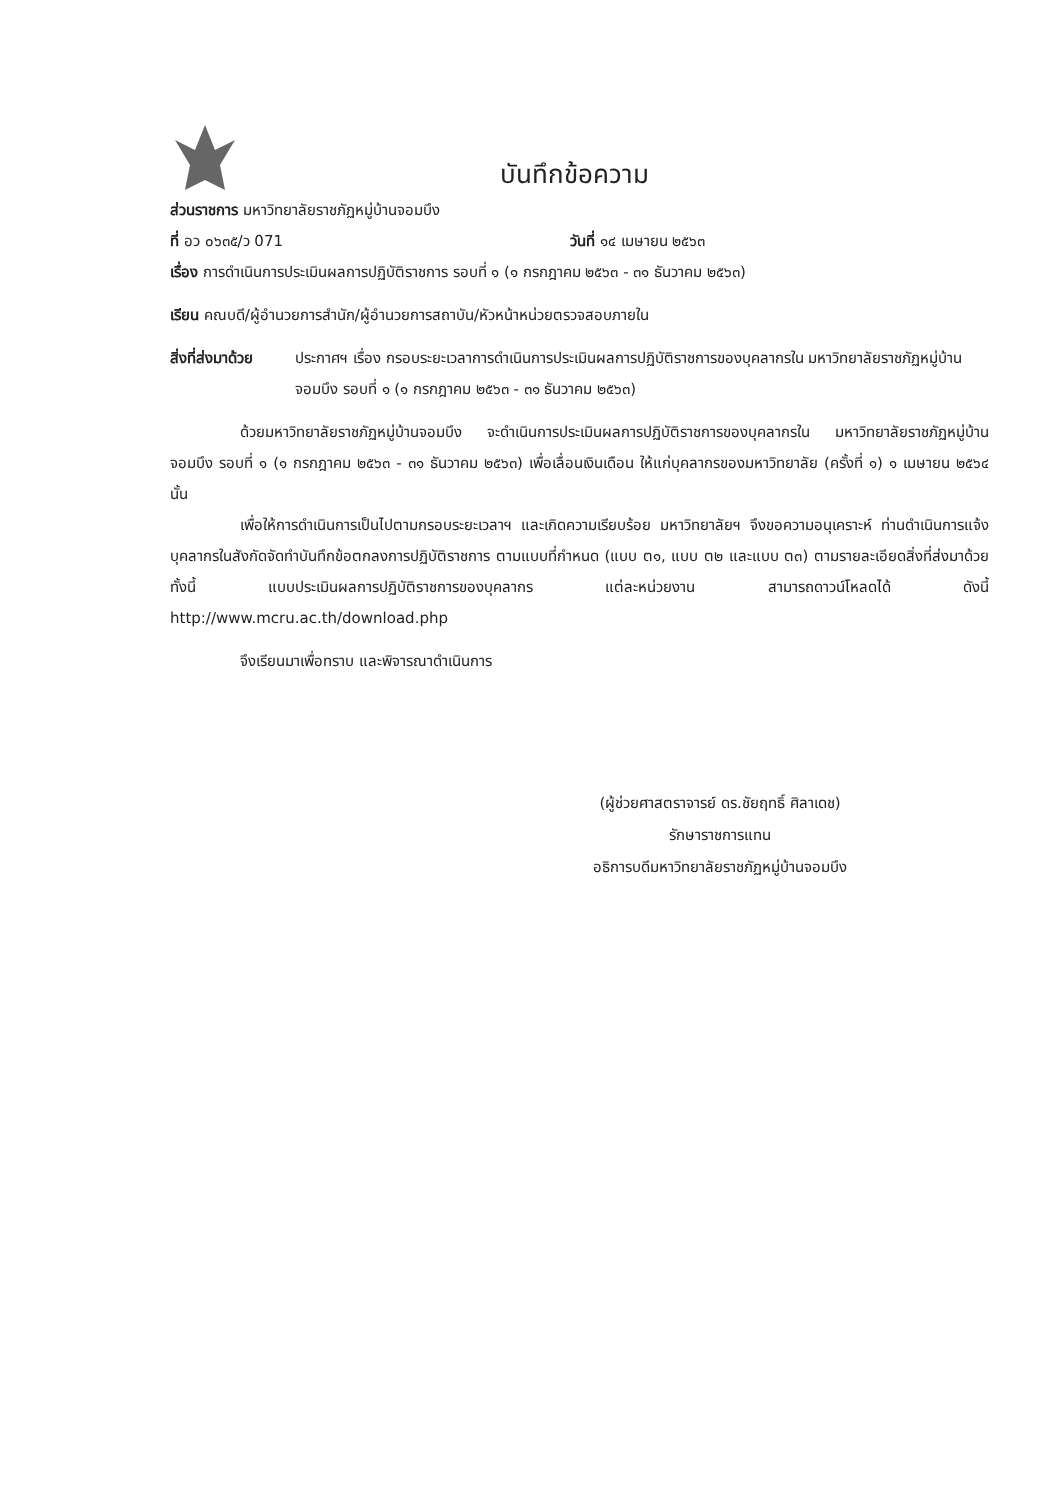บันทึกข้อความ
ส่วนราชการ มหาวิทยาลัยราชภัฏหมู่บ้านจอมบึง
ที่ อว ๐๖๓๕/ว 071 วันที่ ๑๔ เมษายน ๒๕๖๓
เรื่อง การดำเนินการประเมินผลการปฏิบัติราชการ รอบที่ ๑ (๑ กรกฎาคม ๒๕๖๓ - ๓๑ ธันวาคม ๒๕๖๓)
เรียน คณบดี/ผู้อำนวยการสำนัก/ผู้อำนวยการสถาบัน/หัวหน้าหน่วยตรวจสอบภายใน
สิ่งที่ส่งมาด้วย
ประกาศฯ เรื่อง กรอบระยะเวลาการดำเนินการประเมินผลการปฏิบัติราชการของบุคลากรใน มหาวิทยาลัยราชภัฏหมู่บ้านจอมบึง รอบที่ ๑ (๑ กรกฎาคม ๒๕๖๓ - ๓๑ ธันวาคม ๒๕๖๓)
ด้วยมหาวิทยาลัยราชภัฏหมู่บ้านจอมบึง จะดำเนินการประเมินผลการปฏิบัติราชการของบุคลากรใน มหาวิทยาลัยราชภัฏหมู่บ้านจอมบึง รอบที่ ๑ (๑ กรกฎาคม ๒๕๖๓ - ๓๑ ธันวาคม ๒๕๖๓) เพื่อเลื่อนเงินเดือน ให้แก่บุคลากรของมหาวิทยาลัย (ครั้งที่ ๑) ๑ เมษายน ๒๕๖๔ นั้น
เพื่อให้การดำเนินการเป็นไปตามกรอบระยะเวลาฯ และเกิดความเรียบร้อย มหาวิทยาลัยฯ จึงขอความอนุเคราะห์ ท่านดำเนินการแจ้งบุคลากรในสังกัดจัดทำบันทึกข้อตกลงการปฏิบัติราชการ ตามแบบที่กำหนด (แบบ ต๑, แบบ ต๒ และแบบ ต๓) ตามรายละเอียดสิ่งที่ส่งมาด้วย ทั้งนี้ แบบประเมินผลการปฏิบัติราชการของบุคลากร แต่ละหน่วยงาน สามารถดาวน์โหลดได้ ดังนี้ http://www.mcru.ac.th/download.php
จึงเรียนมาเพื่อทราบ และพิจารณาดำเนินการ
(ผู้ช่วยศาสตราจารย์ ดร.ชัยฤทธิ์ ศิลาเดช)
รักษาราชการแทน
อธิการบดีมหาวิทยาลัยราชภัฏหมู่บ้านจอมบึง